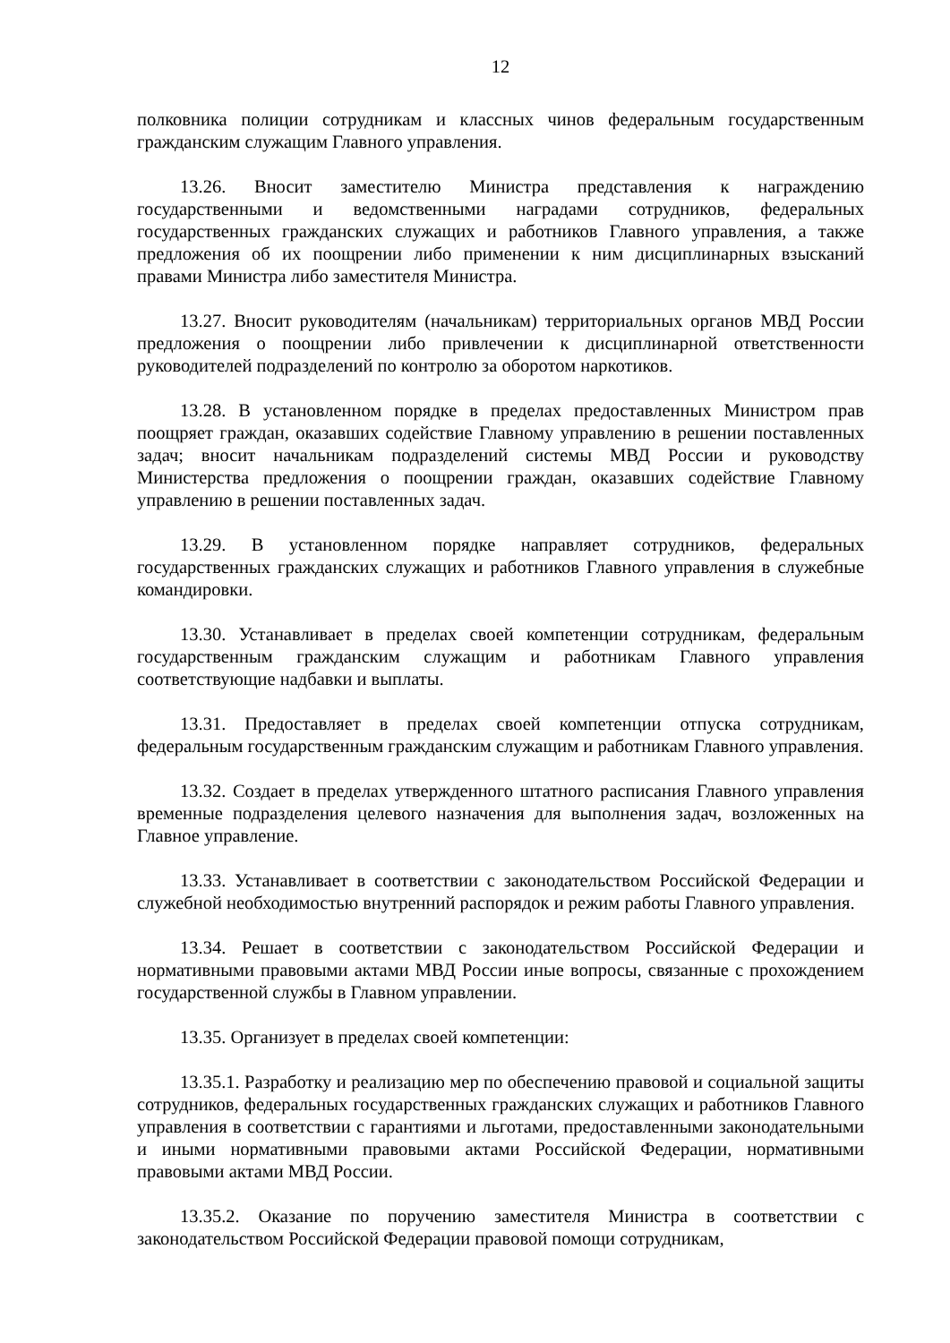12
полковника полиции сотрудникам и классных чинов федеральным государственным гражданским служащим Главного управления.
13.26. Вносит заместителю Министра представления к награждению государственными и ведомственными наградами сотрудников, федеральных государственных гражданских служащих и работников Главного управления, а также предложения об их поощрении либо применении к ним дисциплинарных взысканий правами Министра либо заместителя Министра.
13.27. Вносит руководителям (начальникам) территориальных органов МВД России предложения о поощрении либо привлечении к дисциплинарной ответственности руководителей подразделений по контролю за оборотом наркотиков.
13.28. В установленном порядке в пределах предоставленных Министром прав поощряет граждан, оказавших содействие Главному управлению в решении поставленных задач; вносит начальникам подразделений системы МВД России и руководству Министерства предложения о поощрении граждан, оказавших содействие Главному управлению в решении поставленных задач.
13.29. В установленном порядке направляет сотрудников, федеральных государственных гражданских служащих и работников Главного управления в служебные командировки.
13.30. Устанавливает в пределах своей компетенции сотрудникам, федеральным государственным гражданским служащим и работникам Главного управления соответствующие надбавки и выплаты.
13.31. Предоставляет в пределах своей компетенции отпуска сотрудникам, федеральным государственным гражданским служащим и работникам Главного управления.
13.32. Создает в пределах утвержденного штатного расписания Главного управления временные подразделения целевого назначения для выполнения задач, возложенных на Главное управление.
13.33. Устанавливает в соответствии с законодательством Российской Федерации и служебной необходимостью внутренний распорядок и режим работы Главного управления.
13.34. Решает в соответствии с законодательством Российской Федерации и нормативными правовыми актами МВД России иные вопросы, связанные с прохождением государственной службы в Главном управлении.
13.35. Организует в пределах своей компетенции:
13.35.1. Разработку и реализацию мер по обеспечению правовой и социальной защиты сотрудников, федеральных государственных гражданских служащих и работников Главного управления в соответствии с гарантиями и льготами, предоставленными законодательными и иными нормативными правовыми актами Российской Федерации, нормативными правовыми актами МВД России.
13.35.2. Оказание по поручению заместителя Министра в соответствии с законодательством Российской Федерации правовой помощи сотрудникам,